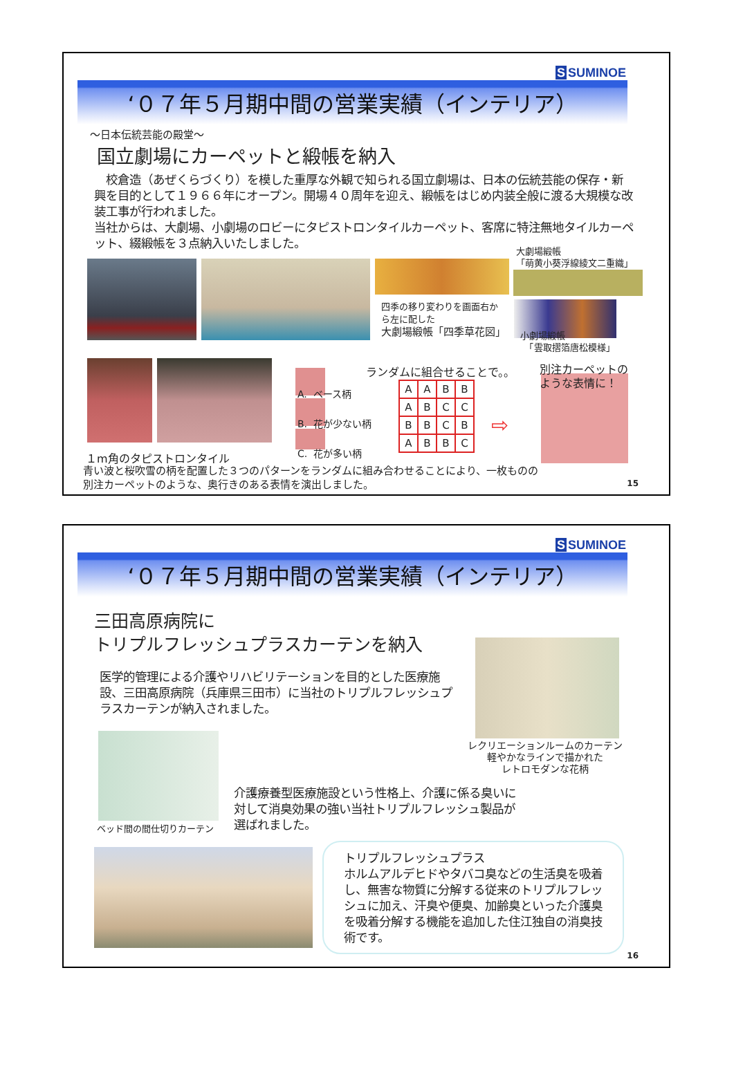S SUMINOE
‘０７年５月期中間の営業実績（インテリア）
～日本伝統芸能の殿堂～
国立劇場にカーペットと緞帳を納入
　校倉造（あぜくらづくり）を模した重厚な外観で知られる国立劇場は、日本の伝統芸能の保存・新興を目的として１９６６年にオープン。開場４０周年を迎え、緞帳をはじめ内装全般に渡る大規模な改装工事が行われました。
当社からは、大劇場、小劇場のロビーにタピストロンタイルカーペット、客席に特注無地タイルカーペット、綴緞帳を３点納入いたしました。
大劇場緞帳
「萌黄小葵浮線綾文二重織」
四季の移り変わりを画面右か
ら左に配した
大劇場緞帳「四季草花図」
小劇場緞帳
　「雲取摺箔唐松模様」
A. ベース柄
B. 花が少ない柄
C. 花が多い柄
ランダムに組合せることで。。
| A | A | B | B |
| A | B | C | C |
| B | B | C | B |
| A | B | B | C |
⇨
別注カーペットの
ような表情に！
１m角のタピストロンタイル
青い波と桜吹雪の柄を配置した３つのパターンをランダムに組み合わせることにより、一枚ものの
別注カーペットのような、奥行きのある表情を演出しました。
15
S SUMINOE
‘０７年５月期中間の営業実績（インテリア）
三田高原病院に
トリプルフレッシュプラスカーテンを納入
医学的管理による介護やリハビリテーションを目的とした医療施設、三田高原病院（兵庫県三田市）に当社のトリプルフレッシュプラスカーテンが納入されました。
レクリエーションルームのカーテン
軽やかなラインで描かれた
レトロモダンな花柄
ベッド間の間仕切りカーテン
介護療養型医療施設という性格上、介護に係る臭いに
対して消臭効果の強い当社トリプルフレッシュ製品が
選ばれました。
トリプルフレッシュプラス
ホルムアルデヒドやタバコ臭などの生活臭を吸着し、無害な物質に分解する従来のトリプルフレッシュに加え、汗臭や便臭、加齢臭といった介護臭を吸着分解する機能を追加した住江独自の消臭技術です。
16